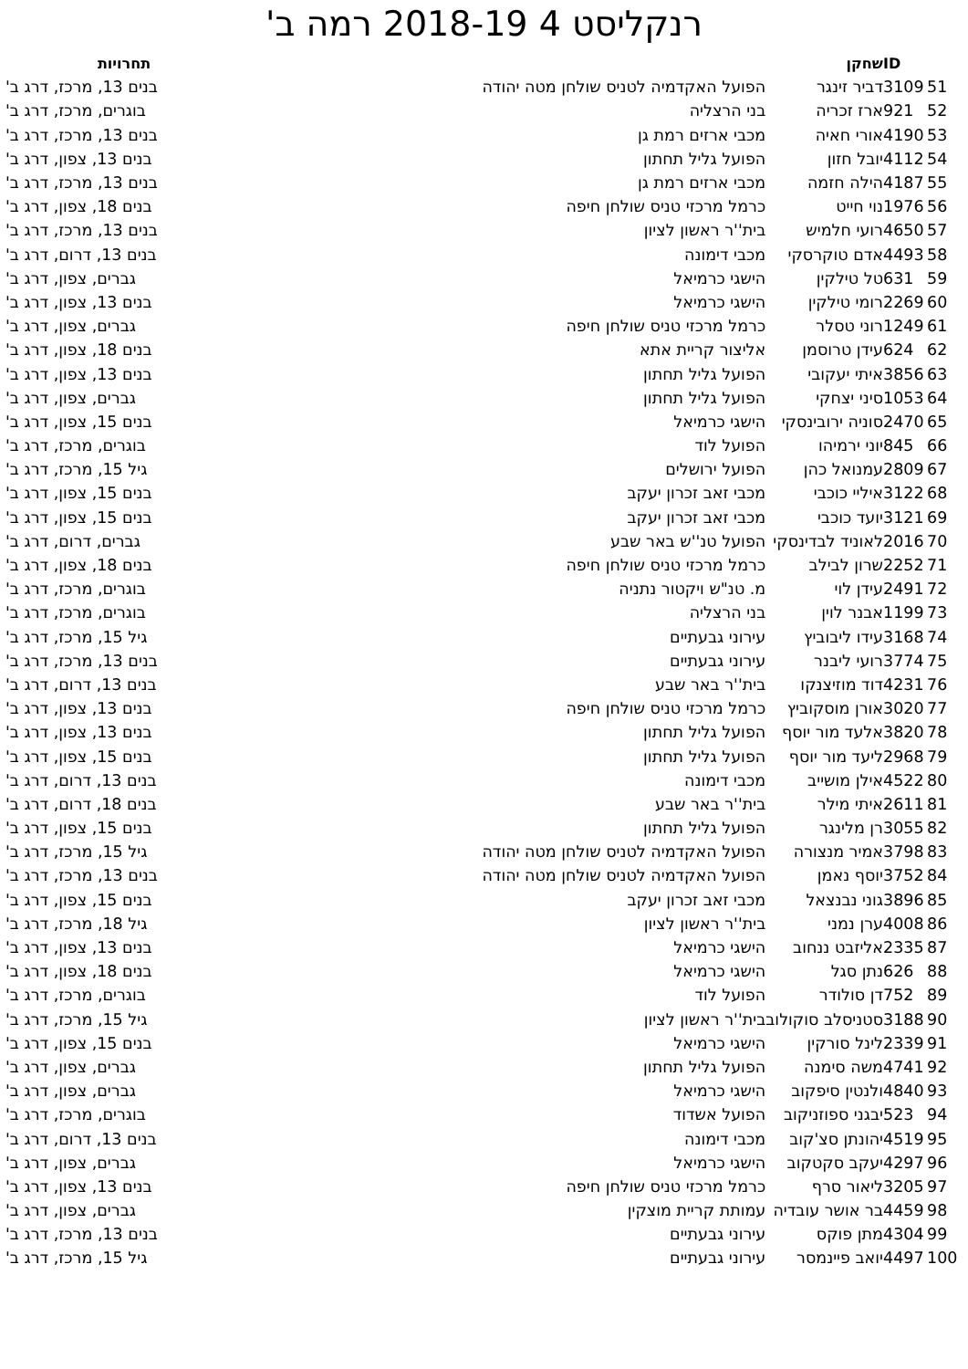רנקליסט 4 2018-19 רמה ב'
| | ID | שחקן | | תחרויות |
| --- | --- | --- | --- | --- |
| 51 | 3109 | דביר זינגר | הפועל האקדמיה לטניס שולחן מטה יהודה | בנים 13, מרכז, דרג ב' |
| 52 | 921 | ארז זכריה | בני הרצליה | בוגרים, מרכז, דרג ב' |
| 53 | 4190 | אורי חאיה | מכבי ארזים רמת גן | בנים 13, מרכז, דרג ב' |
| 54 | 4112 | יובל חזון | הפועל גליל תחתון | בנים 13, צפון, דרג ב' |
| 55 | 4187 | הילה חזמה | מכבי ארזים רמת גן | בנים 13, מרכז, דרג ב' |
| 56 | 1976 | נוי חייט | כרמל מרכזי טניס שולחן חיפה | בנים 18, צפון, דרג ב' |
| 57 | 4650 | רועי חלמיש | בית''ר ראשון לציון | בנים 13, מרכז, דרג ב' |
| 58 | 4493 | אדם טוקרסקי | מכבי דימונה | בנים 13, דרום, דרג ב' |
| 59 | 631 | טל טילקין | הישגי כרמיאל | גברים, צפון, דרג ב' |
| 60 | 2269 | רומי טילקין | הישגי כרמיאל | בנים 13, צפון, דרג ב' |
| 61 | 1249 | רוני טסלר | כרמל מרכזי טניס שולחן חיפה | גברים, צפון, דרג ב' |
| 62 | 624 | עידן טרוסמן | אליצור קריית אתא | בנים 18, צפון, דרג ב' |
| 63 | 3856 | איתי יעקובי | הפועל גליל תחתון | בנים 13, צפון, דרג ב' |
| 64 | 1053 | סיני יצחקי | הפועל גליל תחתון | גברים, צפון, דרג ב' |
| 65 | 2470 | סוניה ירובינסקי | הישגי כרמיאל | בנים 15, צפון, דרג ב' |
| 66 | 845 | יוני ירמיהו | הפועל לוד | בוגרים, מרכז, דרג ב' |
| 67 | 2809 | עמנואל כהן | הפועל ירושלים | גיל 15, מרכז, דרג ב' |
| 68 | 3122 | איליי כוכבי | מכבי זאב זכרון יעקב | בנים 15, צפון, דרג ב' |
| 69 | 3121 | יועד כוכבי | מכבי זאב זכרון יעקב | בנים 15, צפון, דרג ב' |
| 70 | 2016 | לאוניד לבדינסקי | הפועל טנ''ש באר שבע | גברים, דרום, דרג ב' |
| 71 | 2252 | שרון לבילב | כרמל מרכזי טניס שולחן חיפה | בנים 18, צפון, דרג ב' |
| 72 | 2491 | עידן לוי | מ. טנ"ש ויקטור נתניה | בוגרים, מרכז, דרג ב' |
| 73 | 1199 | אבנר לוין | בני הרצליה | בוגרים, מרכז, דרג ב' |
| 74 | 3168 | עידו ליבוביץ | עירוני גבעתיים | גיל 15, מרכז, דרג ב' |
| 75 | 3774 | רועי ליבנר | עירוני גבעתיים | בנים 13, מרכז, דרג ב' |
| 76 | 4231 | דוד מוזיצנקו | בית''ר באר שבע | בנים 13, דרום, דרג ב' |
| 77 | 3020 | אורן מוסקוביץ | כרמל מרכזי טניס שולחן חיפה | בנים 13, צפון, דרג ב' |
| 78 | 3820 | אלעד מור יוסף | הפועל גליל תחתון | בנים 13, צפון, דרג ב' |
| 79 | 2968 | ליעד מור יוסף | הפועל גליל תחתון | בנים 15, צפון, דרג ב' |
| 80 | 4522 | אילן מושייב | מכבי דימונה | בנים 13, דרום, דרג ב' |
| 81 | 2611 | איתי מילר | בית''ר באר שבע | בנים 18, דרום, דרג ב' |
| 82 | 3055 | רן מלינגר | הפועל גליל תחתון | בנים 15, צפון, דרג ב' |
| 83 | 3798 | אמיר מנצורה | הפועל האקדמיה לטניס שולחן מטה יהודה | גיל 15, מרכז, דרג ב' |
| 84 | 3752 | יוסף נאמן | הפועל האקדמיה לטניס שולחן מטה יהודה | בנים 13, מרכז, דרג ב' |
| 85 | 3896 | גוני נבנצאל | מכבי זאב זכרון יעקב | בנים 15, צפון, דרג ב' |
| 86 | 4008 | ערן נמני | בית''ר ראשון לציון | גיל 18, מרכז, דרג ב' |
| 87 | 2335 | אליזבט ננחוב | הישגי כרמיאל | בנים 13, צפון, דרג ב' |
| 88 | 626 | נתן סגל | הישגי כרמיאל | בנים 18, צפון, דרג ב' |
| 89 | 752 | דן סולודר | הפועל לוד | בוגרים, מרכז, דרג ב' |
| 90 | 3188 | סטניסלב סוקולוב | בית''ר ראשון לציון | גיל 15, מרכז, דרג ב' |
| 91 | 2339 | לינל סורקין | הישגי כרמיאל | בנים 15, צפון, דרג ב' |
| 92 | 4741 | משה סימנה | הפועל גליל תחתון | גברים, צפון, דרג ב' |
| 93 | 4840 | ולנטין סיפקוב | הישגי כרמיאל | גברים, צפון, דרג ב' |
| 94 | 523 | יבגני ספוזניקוב | הפועל אשדוד | בוגרים, מרכז, דרג ב' |
| 95 | 4519 | יהונתן סצ'קוב | מכבי דימונה | בנים 13, דרום, דרג ב' |
| 96 | 4297 | יעקב סקטקוב | הישגי כרמיאל | גברים, צפון, דרג ב' |
| 97 | 3205 | ליאור סרף | כרמל מרכזי טניס שולחן חיפה | בנים 13, צפון, דרג ב' |
| 98 | 4459 | בר אושר עובדיה | עמותת קריית מוצקין | גברים, צפון, דרג ב' |
| 99 | 4304 | מתן פוקס | עירוני גבעתיים | בנים 13, מרכז, דרג ב' |
| 100 | 4497 | יואב פיינמסר | עירוני גבעתיים | גיל 15, מרכז, דרג ב' |